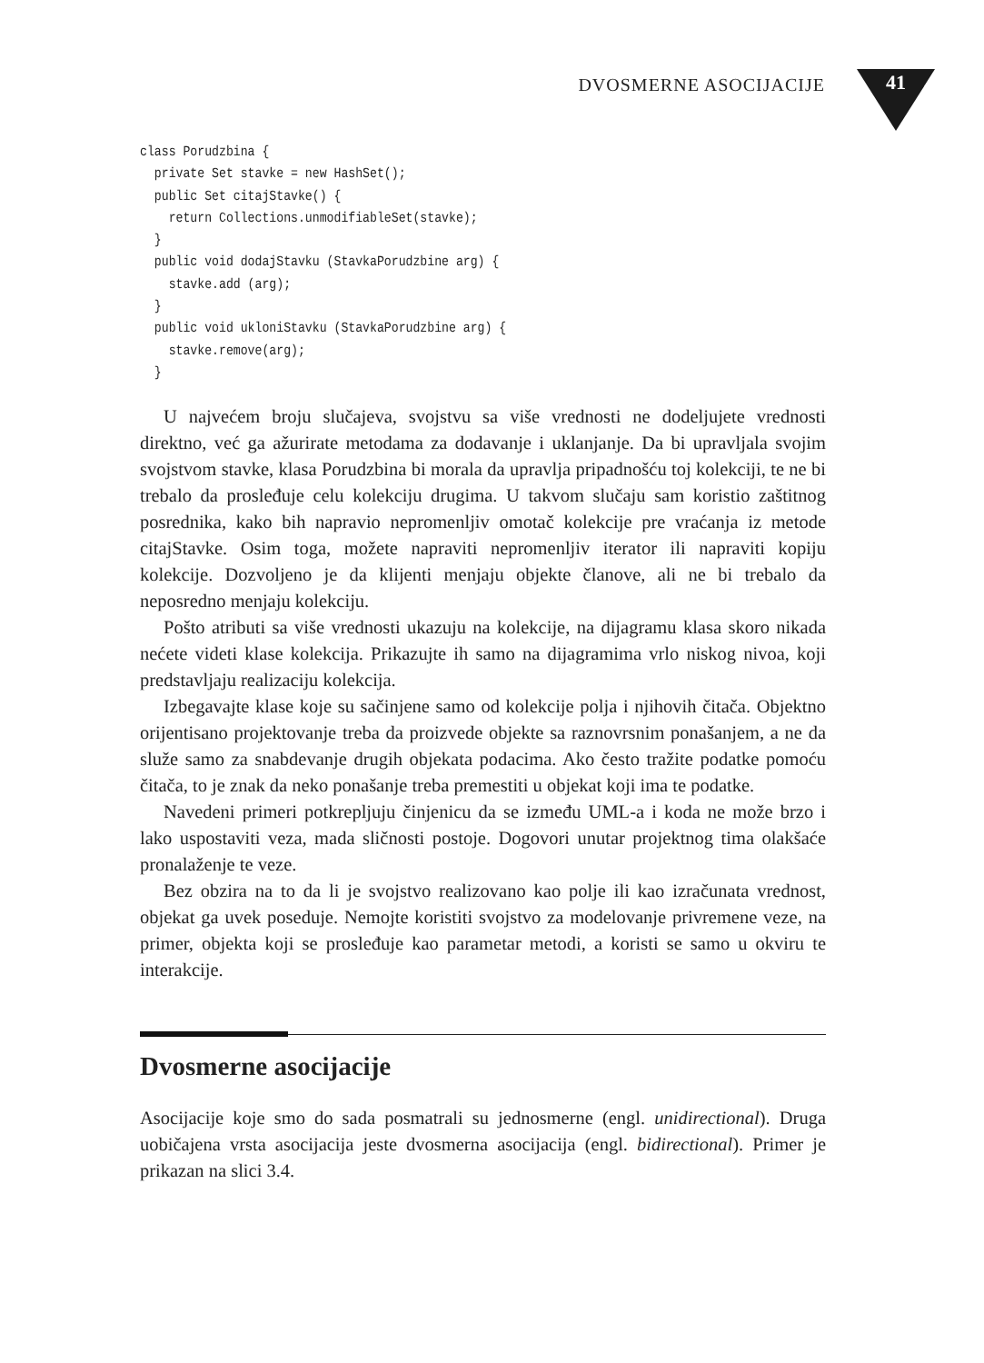DVOSMERNE ASOCIJACIJE 41
class Porudzbina {
  private Set stavke = new HashSet();
  public Set citajStavke() {
    return Collections.unmodifiableSet(stavke);
  }
  public void dodajStavku (StavkaPorudzbine arg) {
    stavke.add (arg);
  }
  public void ukloniStavku (StavkaPorudzbine arg) {
    stavke.remove(arg);
  }
U najvećem broju slučajeva, svojstvu sa više vrednosti ne dodeljujete vrednosti direktno, već ga ažurirate metodama za dodavanje i uklanjanje. Da bi upravljala svojim svojstvom stavke, klasa Porudzbina bi morala da upravlja pripadnošću toj kolekciji, te ne bi trebalo da prosleđuje celu kolekciju drugima. U takvom slučaju sam koristio zaštitnog posrednika, kako bih napravio nepromenljiv omotač kolekcije pre vraćanja iz metode citajStavke. Osim toga, možete napraviti nepromenljiv iterator ili napraviti kopiju kolekcije. Dozvoljeno je da klijenti menjaju objekte članove, ali ne bi trebalo da neposredno menjaju kolekciju.
Pošto atributi sa više vrednosti ukazuju na kolekcije, na dijagramu klasa skoro nikada nećete videti klase kolekcija. Prikazujte ih samo na dijagramima vrlo niskog nivoa, koji predstavljaju realizaciju kolekcija.
Izbegavajte klase koje su sačinjene samo od kolekcije polja i njihovih čitača. Objektno orijentisano projektovanje treba da proizvede objekte sa raznovrsnim ponašanjem, a ne da služe samo za snabdevanje drugih objekata podacima. Ako često tražite podatke pomoću čitača, to je znak da neko ponašanje treba premestiti u objekat koji ima te podatke.
Navedeni primeri potkrepljuju činjenicu da se između UML-a i koda ne može brzo i lako uspostaviti veza, mada sličnosti postoje. Dogovori unutar projektnog tima olakšaće pronalaženje te veze.
Bez obzira na to da li je svojstvo realizovano kao polje ili kao izračunata vrednost, objekat ga uvek poseduje. Nemojte koristiti svojstvo za modelovanje privremene veze, na primer, objekta koji se prosleđuje kao parametar metodi, a koristi se samo u okviru te interakcije.
Dvosmerne asocijacije
Asocijacije koje smo do sada posmatrali su jednosmerne (engl. unidirectional). Druga uobičajena vrsta asocijacija jeste dvosmerna asocijacija (engl. bidirectional). Primer je prikazan na slici 3.4.